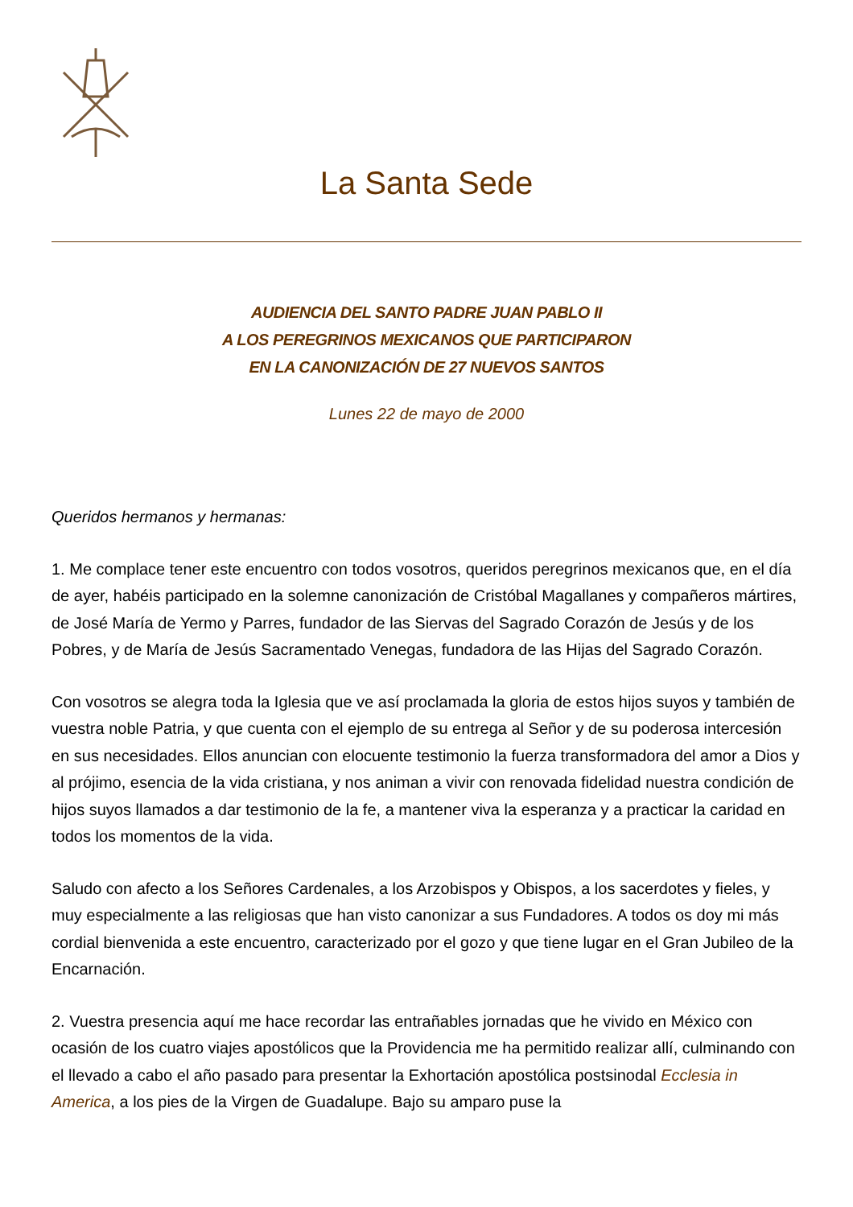La Santa Sede
AUDIENCIA DEL SANTO PADRE JUAN PABLO II
A LOS PEREGRINOS MEXICANOS QUE PARTICIPARON
EN LA CANONIZACIÓN DE 27 NUEVOS SANTOS
Lunes 22 de mayo de 2000
Queridos hermanos y hermanas:
1. Me complace tener este encuentro con todos vosotros, queridos peregrinos mexicanos que, en el día de ayer, habéis participado en la solemne canonización de Cristóbal Magallanes y compañeros mártires, de José María de Yermo y Parres, fundador de las Siervas del Sagrado Corazón de Jesús y de los Pobres, y de María de Jesús Sacramentado Venegas, fundadora de las Hijas del Sagrado Corazón.
Con vosotros se alegra toda la Iglesia que ve así proclamada la gloria de estos hijos suyos y también de vuestra noble Patria, y que cuenta con el ejemplo de su entrega al Señor y de su poderosa intercesión en sus necesidades. Ellos anuncian con elocuente testimonio la fuerza transformadora del amor a Dios y al prójimo, esencia de la vida cristiana, y nos animan a vivir con renovada fidelidad nuestra condición de hijos suyos llamados a dar testimonio de la fe, a mantener viva la esperanza y a practicar la caridad en todos los momentos de la vida.
Saludo con afecto a los Señores Cardenales, a los Arzobispos y Obispos, a los sacerdotes y fieles, y muy especialmente a las religiosas que han visto canonizar a sus Fundadores. A todos os doy mi más cordial bienvenida a este encuentro, caracterizado por el gozo y que tiene lugar en el Gran Jubileo de la Encarnación.
2. Vuestra presencia aquí me hace recordar las entrañables jornadas que he vivido en México con ocasión de los cuatro viajes apostólicos que la Providencia me ha permitido realizar allí, culminando con el llevado a cabo el año pasado para presentar la Exhortación apostólica postsinodal Ecclesia in America, a los pies de la Virgen de Guadalupe. Bajo su amparo puse la